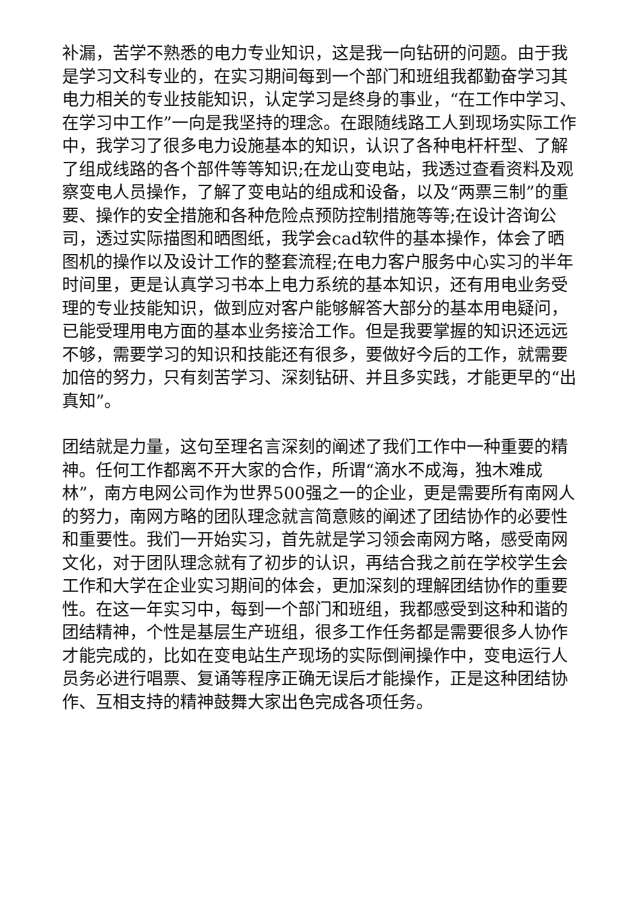补漏，苦学不熟悉的电力专业知识，这是我一向钻研的问题。由于我是学习文科专业的，在实习期间每到一个部门和班组我都勤奋学习其电力相关的专业技能知识，认定学习是终身的事业，“在工作中学习、在学习中工作”一向是我坚持的理念。在跟随线路工人到现场实际工作中，我学习了很多电力设施基本的知识，认识了各种电杆杆型、了解了组成线路的各个部件等等知识;在龙山变电站，我透过查看资料及观察变电人员操作，了解了变电站的组成和设备，以及“两票三制”的重要、操作的安全措施和各种危险点预防控制措施等等;在设计咨询公司，透过实际描图和晒图纸，我学会cad软件的基本操作，体会了晒图机的操作以及设计工作的整套流程;在电力客户服务中心实习的半年时间里，更是认真学习书本上电力系统的基本知识，还有用电业务受理的专业技能知识，做到应对客户能够解答大部分的基本用电疑问，已能受理用电方面的基本业务接洽工作。但是我要掌握的知识还远远不够，需要学习的知识和技能还有很多，要做好今后的工作，就需要加倍的努力，只有刻苦学习、深刻钻研、并且多实践，才能更早的“出真知”。
团结就是力量，这句至理名言深刻的阐述了我们工作中一种重要的精神。任何工作都离不开大家的合作，所谓“滴水不成海，独木难成林”，南方电网公司作为世界500强之一的企业，更是需要所有南网人的努力，南网方略的团队理念就言简意赅的阐述了团结协作的必要性和重要性。我们一开始实习，首先就是学习领会南网方略，感受南网文化，对于团队理念就有了初步的认识，再结合我之前在学校学生会工作和大学在企业实习期间的体会，更加深刻的理解团结协作的重要性。在这一年实习中，每到一个部门和班组，我都感受到这种和谐的团结精神，个性是基层生产班组，很多工作任务都是需要很多人协作才能完成的，比如在变电站生产现场的实际倒闸操作中，变电运行人员务必进行唱票、复诵等程序正确无误后才能操作，正是这种团结协作、互相支持的精神鼓舞大家出色完成各项任务。